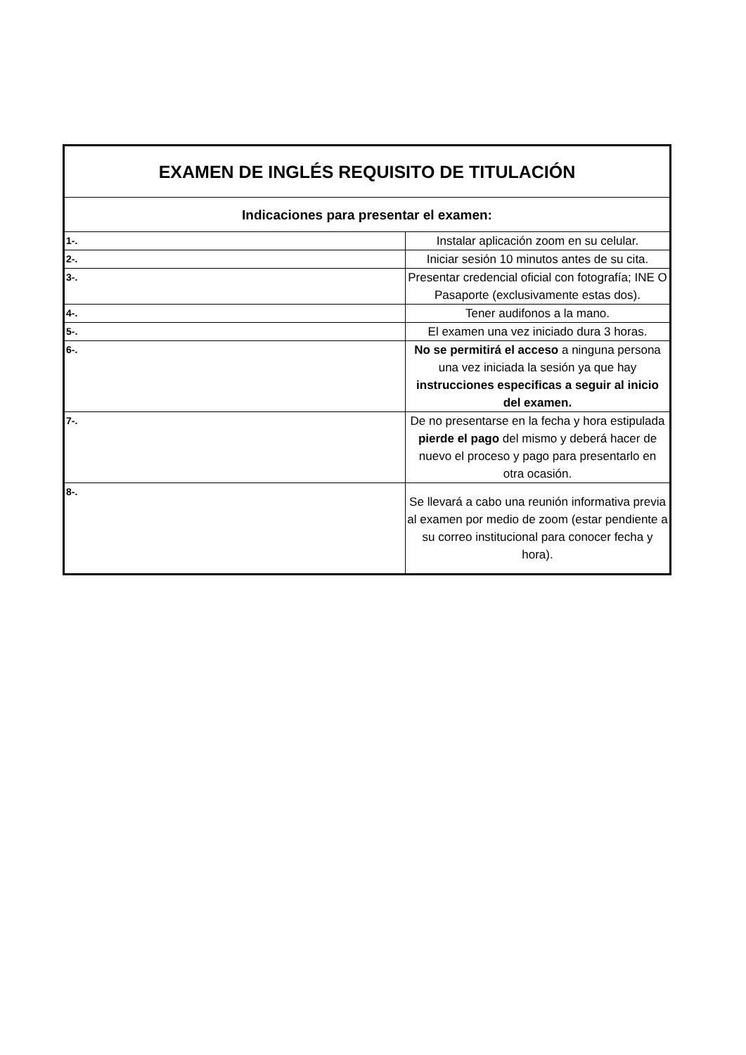| EXAMEN DE INGLÉS REQUISITO DE TITULACIÓN | |
| Indicaciones para presentar el examen: | |
| 1-. | Instalar aplicación zoom en su celular. |
| 2-. | Iniciar sesión 10 minutos antes de su cita. |
| 3-. | Presentar credencial oficial con fotografía; INE O Pasaporte (exclusivamente estas dos). |
| 4-. | Tener audifonos a la mano. |
| 5-. | El examen una vez iniciado dura 3 horas. |
| 6-. | No se permitirá el acceso a ninguna persona una vez iniciada la sesión ya que hay instrucciones especificas a seguir al inicio del examen. |
| 7-. | De no presentarse en la fecha y hora estipulada pierde el pago del mismo y deberá hacer de nuevo el proceso y pago para presentarlo en otra ocasión. |
| 8-. | Se llevará a cabo una reunión informativa previa al examen por medio de zoom (estar pendiente a su correo institucional para conocer fecha y hora). |